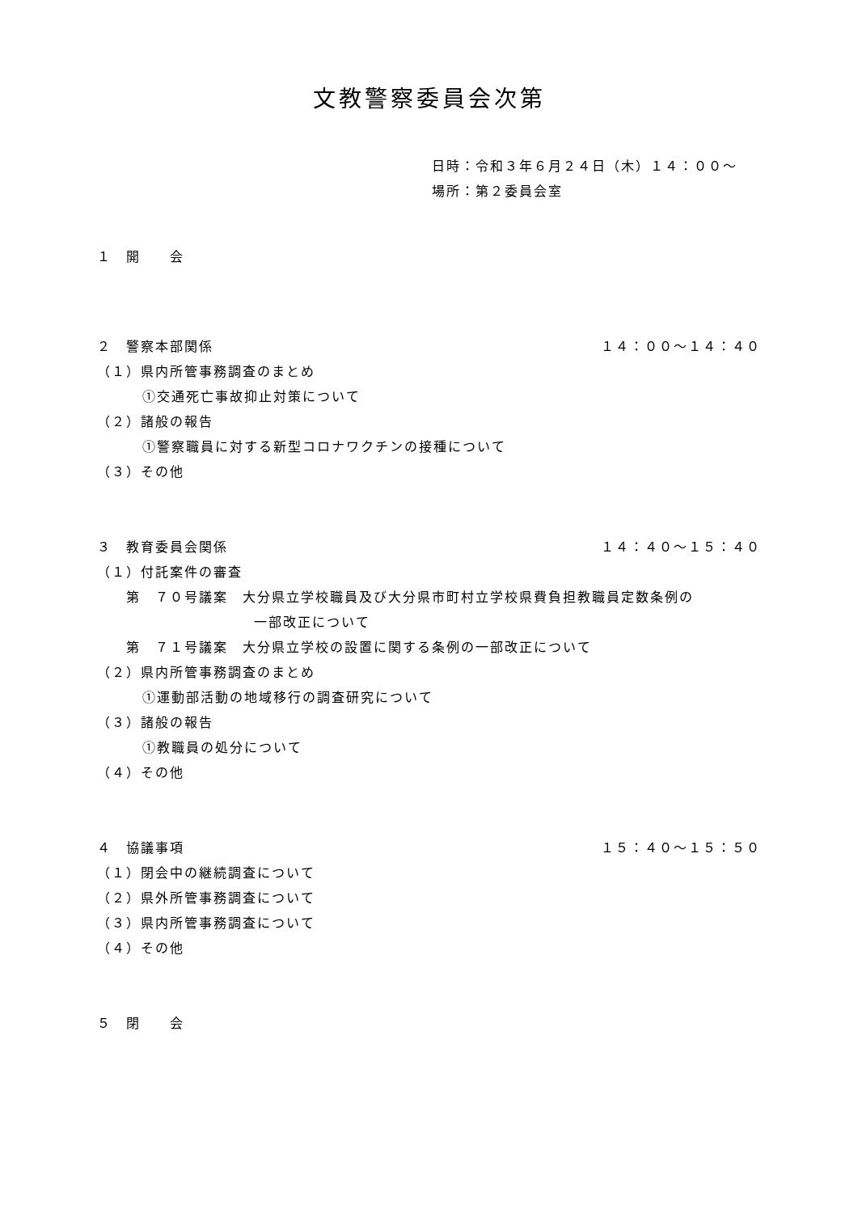文教警察委員会次第
日時：令和３年６月２４日（木）１４：００～
場所：第２委員会室
１　開　　会
２　警察本部関係 １４：００～１４：４０
（１）県内所管事務調査のまとめ
①交通死亡事故抑止対策について
（２）諸般の報告
①警察職員に対する新型コロナワクチンの接種について
（３）その他
３　教育委員会関係 １４：４０～１５：４０
（１）付託案件の審査
第　７０号議案　大分県立学校職員及び大分県市町村立学校県費負担教職員定数条例の
一部改正について
第　７１号議案　大分県立学校の設置に関する条例の一部改正について
（２）県内所管事務調査のまとめ
①運動部活動の地域移行の調査研究について
（３）諸般の報告
①教職員の処分について
（４）その他
４　協議事項 １５：４０～１５：５０
（１）閉会中の継続調査について
（２）県外所管事務調査について
（３）県内所管事務調査について
（４）その他
５　閉　　会